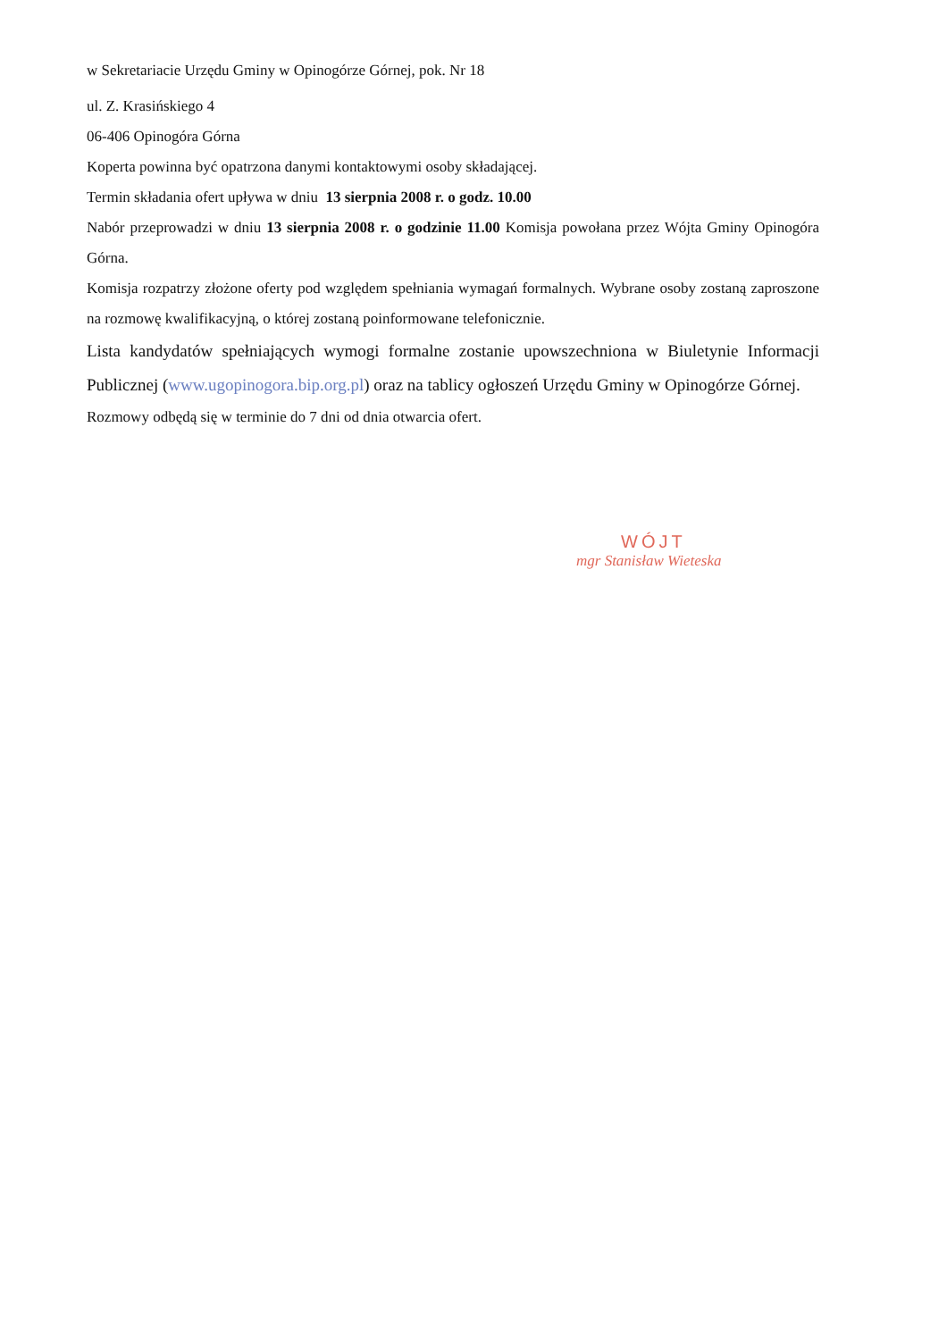w Sekretariacie Urzędu Gminy w Opinogórze Górnej, pok. Nr 18
ul. Z. Krasińskiego 4
06-406 Opinogóra Górna
Koperta powinna być opatrzona danymi kontaktowymi osoby składającej.
Termin składania ofert upływa w dniu 13 sierpnia 2008 r. o godz. 10.00
Nabór przeprowadzi w dniu 13 sierpnia 2008 r. o godzinie 11.00 Komisja powołana przez Wójta Gminy Opinogóra Górna.
Komisja rozpatrzy złożone oferty pod względem spełniania wymagań formalnych. Wybrane osoby zostaną zaproszone na rozmowę kwalifikacyjną, o której zostaną poinformowane telefonicznie.
Lista kandydatów spełniających wymogi formalne zostanie upowszechniona w Biuletynie Informacji Publicznej (www.ugopinogora.bip.org.pl) oraz na tablicy ogłoszeń Urzędu Gminy w Opinogórze Górnej.
Rozmowy odbędą się w terminie do 7 dni od dnia otwarcia ofert.
WÓJT
mgr Stanisław Wieteska